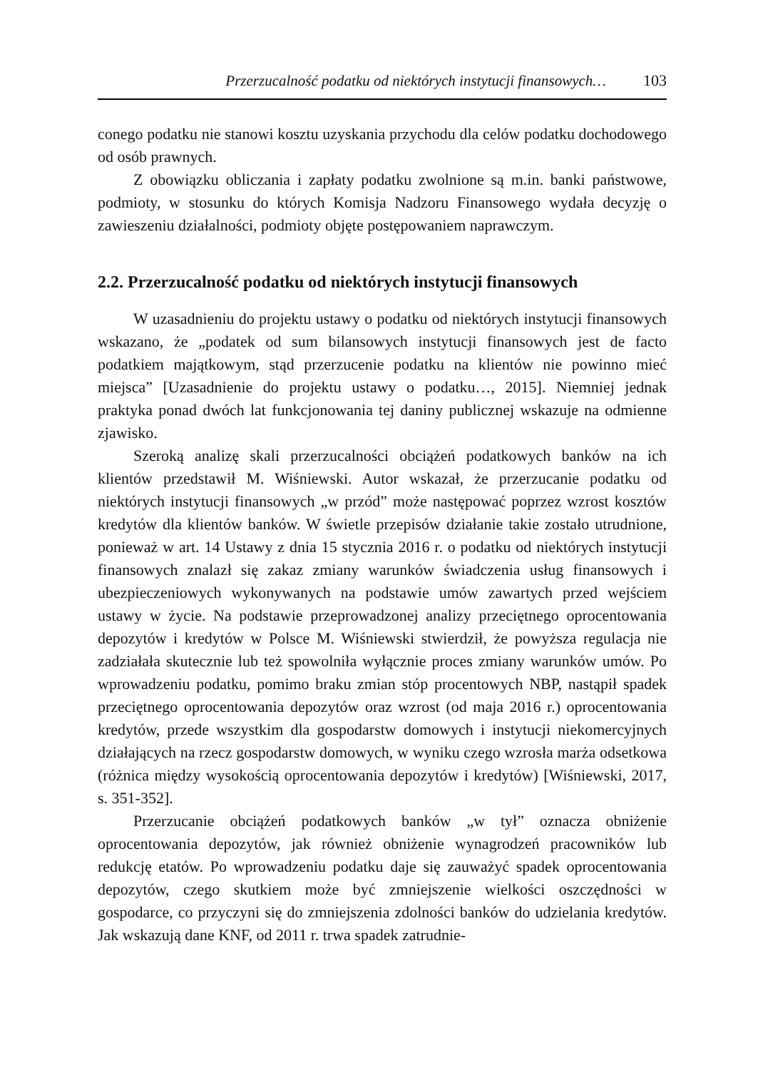Przerzucalność podatku od niektórych instytucji finansowych… 103
conego podatku nie stanowi kosztu uzyskania przychodu dla celów podatku dochodowego od osób prawnych.
Z obowiązku obliczania i zapłaty podatku zwolnione są m.in. banki państwowe, podmioty, w stosunku do których Komisja Nadzoru Finansowego wydała decyzję o zawieszeniu działalności, podmioty objęte postępowaniem naprawczym.
2.2. Przerzucalność podatku od niektórych instytucji finansowych
W uzasadnieniu do projektu ustawy o podatku od niektórych instytucji finansowych wskazano, że „podatek od sum bilansowych instytucji finansowych jest de facto podatkiem majątkowym, stąd przerzucenie podatku na klientów nie powinno mieć miejsca” [Uzasadnienie do projektu ustawy o podatku…, 2015]. Niemniej jednak praktyka ponad dwóch lat funkcjonowania tej daniny publicznej wskazuje na odmienne zjawisko.
Szeroką analizę skali przerzucalności obciążeń podatkowych banków na ich klientów przedstawił M. Wiśniewski. Autor wskazał, że przerzucanie podatku od niektórych instytucji finansowych „w przód” może następować poprzez wzrost kosztów kredytów dla klientów banków. W świetle przepisów działanie takie zostało utrudnione, ponieważ w art. 14 Ustawy z dnia 15 stycznia 2016 r. o podatku od niektórych instytucji finansowych znalazł się zakaz zmiany warunków świadczenia usług finansowych i ubezpieczeniowych wykonywanych na podstawie umów zawartych przed wejściem ustawy w życie. Na podstawie przeprowadzonej analizy przeciętnego oprocentowania depozytów i kredytów w Polsce M. Wiśniewski stwierdził, że powyższa regulacja nie zadziałała skutecznie lub też spowolniła wyłącznie proces zmiany warunków umów. Po wprowadzeniu podatku, pomimo braku zmian stóp procentowych NBP, nastąpił spadek przeciętnego oprocentowania depozytów oraz wzrost (od maja 2016 r.) oprocentowania kredytów, przede wszystkim dla gospodarstw domowych i instytucji niekomercyjnych działających na rzecz gospodarstw domowych, w wyniku czego wzrosła marża odsetkowa (różnica między wysokością oprocentowania depozytów i kredytów) [Wiśniewski, 2017, s. 351-352].
Przerzucanie obciążeń podatkowych banków „w tył” oznacza obniżenie oprocentowania depozytów, jak również obniżenie wynagrodzeń pracowników lub redukcję etatów. Po wprowadzeniu podatku daje się zauważyć spadek oprocentowania depozytów, czego skutkiem może być zmniejszenie wielkości oszczędności w gospodarce, co przyczyni się do zmniejszenia zdolności banków do udzielania kredytów. Jak wskazują dane KNF, od 2011 r. trwa spadek zatrudnie-